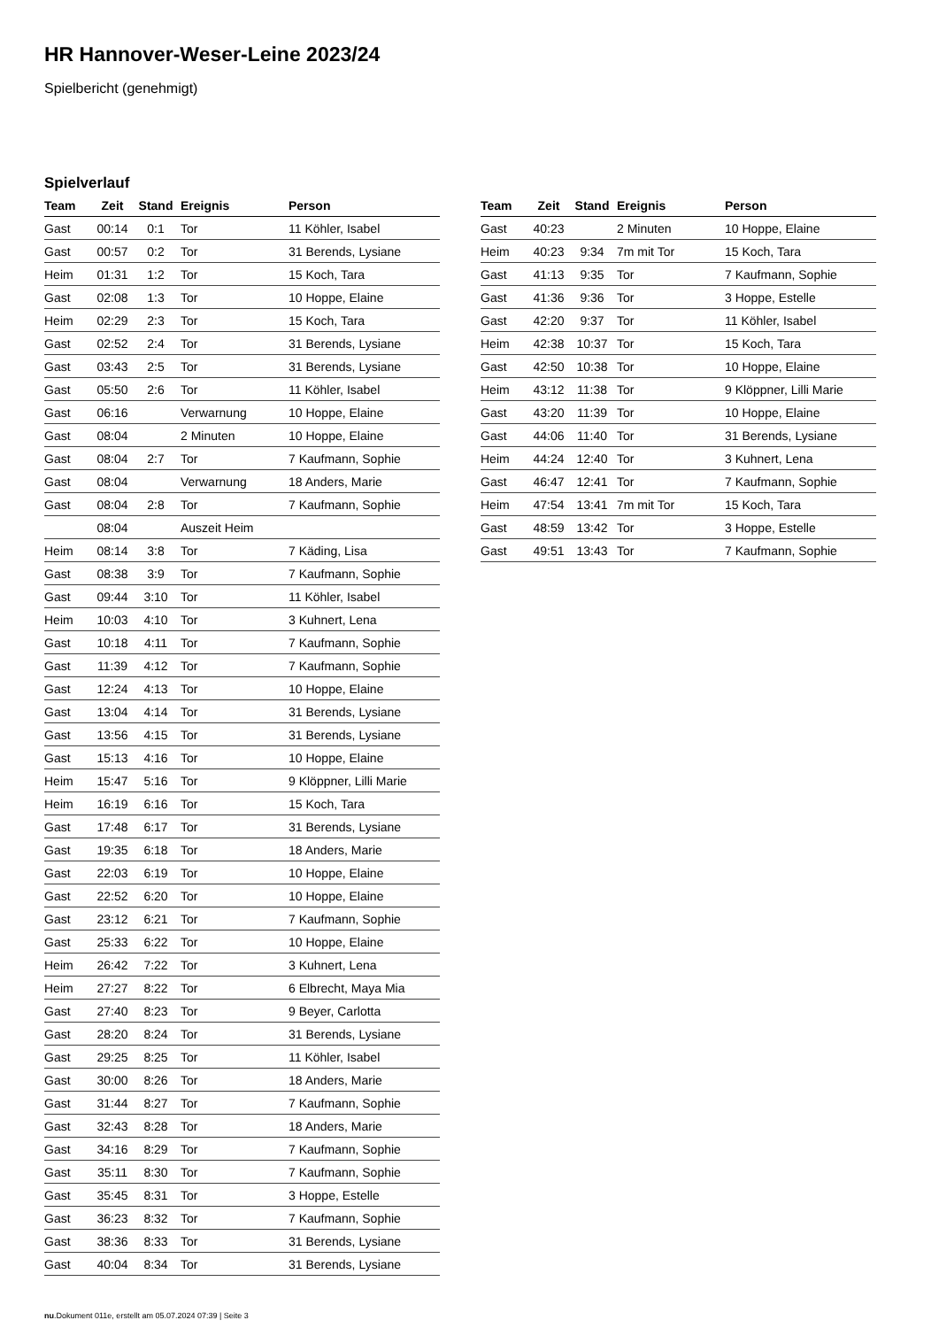HR Hannover-Weser-Leine 2023/24
Spielbericht (genehmigt)
Spielverlauf
| Team | Zeit | Stand | Ereignis | Person |
| --- | --- | --- | --- | --- |
| Gast | 00:14 | 0:1 | Tor | 11 Köhler, Isabel |
| Gast | 00:57 | 0:2 | Tor | 31 Berends, Lysiane |
| Heim | 01:31 | 1:2 | Tor | 15 Koch, Tara |
| Gast | 02:08 | 1:3 | Tor | 10 Hoppe, Elaine |
| Heim | 02:29 | 2:3 | Tor | 15 Koch, Tara |
| Gast | 02:52 | 2:4 | Tor | 31 Berends, Lysiane |
| Gast | 03:43 | 2:5 | Tor | 31 Berends, Lysiane |
| Gast | 05:50 | 2:6 | Tor | 11 Köhler, Isabel |
| Gast | 06:16 | | Verwarnung | 10 Hoppe, Elaine |
| Gast | 08:04 | | 2 Minuten | 10 Hoppe, Elaine |
| Gast | 08:04 | 2:7 | Tor | 7 Kaufmann, Sophie |
| Gast | 08:04 | | Verwarnung | 18 Anders, Marie |
| Gast | 08:04 | 2:8 | Tor | 7 Kaufmann, Sophie |
| | 08:04 | | Auszeit Heim | |
| Heim | 08:14 | 3:8 | Tor | 7 Käding, Lisa |
| Gast | 08:38 | 3:9 | Tor | 7 Kaufmann, Sophie |
| Gast | 09:44 | 3:10 | Tor | 11 Köhler, Isabel |
| Heim | 10:03 | 4:10 | Tor | 3 Kuhnert, Lena |
| Gast | 10:18 | 4:11 | Tor | 7 Kaufmann, Sophie |
| Gast | 11:39 | 4:12 | Tor | 7 Kaufmann, Sophie |
| Gast | 12:24 | 4:13 | Tor | 10 Hoppe, Elaine |
| Gast | 13:04 | 4:14 | Tor | 31 Berends, Lysiane |
| Gast | 13:56 | 4:15 | Tor | 31 Berends, Lysiane |
| Gast | 15:13 | 4:16 | Tor | 10 Hoppe, Elaine |
| Heim | 15:47 | 5:16 | Tor | 9 Klöppner, Lilli Marie |
| Heim | 16:19 | 6:16 | Tor | 15 Koch, Tara |
| Gast | 17:48 | 6:17 | Tor | 31 Berends, Lysiane |
| Gast | 19:35 | 6:18 | Tor | 18 Anders, Marie |
| Gast | 22:03 | 6:19 | Tor | 10 Hoppe, Elaine |
| Gast | 22:52 | 6:20 | Tor | 10 Hoppe, Elaine |
| Gast | 23:12 | 6:21 | Tor | 7 Kaufmann, Sophie |
| Gast | 25:33 | 6:22 | Tor | 10 Hoppe, Elaine |
| Heim | 26:42 | 7:22 | Tor | 3 Kuhnert, Lena |
| Heim | 27:27 | 8:22 | Tor | 6 Elbrecht, Maya Mia |
| Gast | 27:40 | 8:23 | Tor | 9 Beyer, Carlotta |
| Gast | 28:20 | 8:24 | Tor | 31 Berends, Lysiane |
| Gast | 29:25 | 8:25 | Tor | 11 Köhler, Isabel |
| Gast | 30:00 | 8:26 | Tor | 18 Anders, Marie |
| Gast | 31:44 | 8:27 | Tor | 7 Kaufmann, Sophie |
| Gast | 32:43 | 8:28 | Tor | 18 Anders, Marie |
| Gast | 34:16 | 8:29 | Tor | 7 Kaufmann, Sophie |
| Gast | 35:11 | 8:30 | Tor | 7 Kaufmann, Sophie |
| Gast | 35:45 | 8:31 | Tor | 3 Hoppe, Estelle |
| Gast | 36:23 | 8:32 | Tor | 7 Kaufmann, Sophie |
| Gast | 38:36 | 8:33 | Tor | 31 Berends, Lysiane |
| Gast | 40:04 | 8:34 | Tor | 31 Berends, Lysiane |
| Team | Zeit | Stand | Ereignis | Person |
| --- | --- | --- | --- | --- |
| Gast | 40:23 | | 2 Minuten | 10 Hoppe, Elaine |
| Heim | 40:23 | 9:34 | 7m mit Tor | 15 Koch, Tara |
| Gast | 41:13 | 9:35 | Tor | 7 Kaufmann, Sophie |
| Gast | 41:36 | 9:36 | Tor | 3 Hoppe, Estelle |
| Gast | 42:20 | 9:37 | Tor | 11 Köhler, Isabel |
| Heim | 42:38 | 10:37 | Tor | 15 Koch, Tara |
| Gast | 42:50 | 10:38 | Tor | 10 Hoppe, Elaine |
| Heim | 43:12 | 11:38 | Tor | 9 Klöppner, Lilli Marie |
| Gast | 43:20 | 11:39 | Tor | 10 Hoppe, Elaine |
| Gast | 44:06 | 11:40 | Tor | 31 Berends, Lysiane |
| Heim | 44:24 | 12:40 | Tor | 3 Kuhnert, Lena |
| Gast | 46:47 | 12:41 | Tor | 7 Kaufmann, Sophie |
| Heim | 47:54 | 13:41 | 7m mit Tor | 15 Koch, Tara |
| Gast | 48:59 | 13:42 | Tor | 3 Hoppe, Estelle |
| Gast | 49:51 | 13:43 | Tor | 7 Kaufmann, Sophie |
nu.Dokument 011e, erstellt am 05.07.2024 07:39 | Seite 3